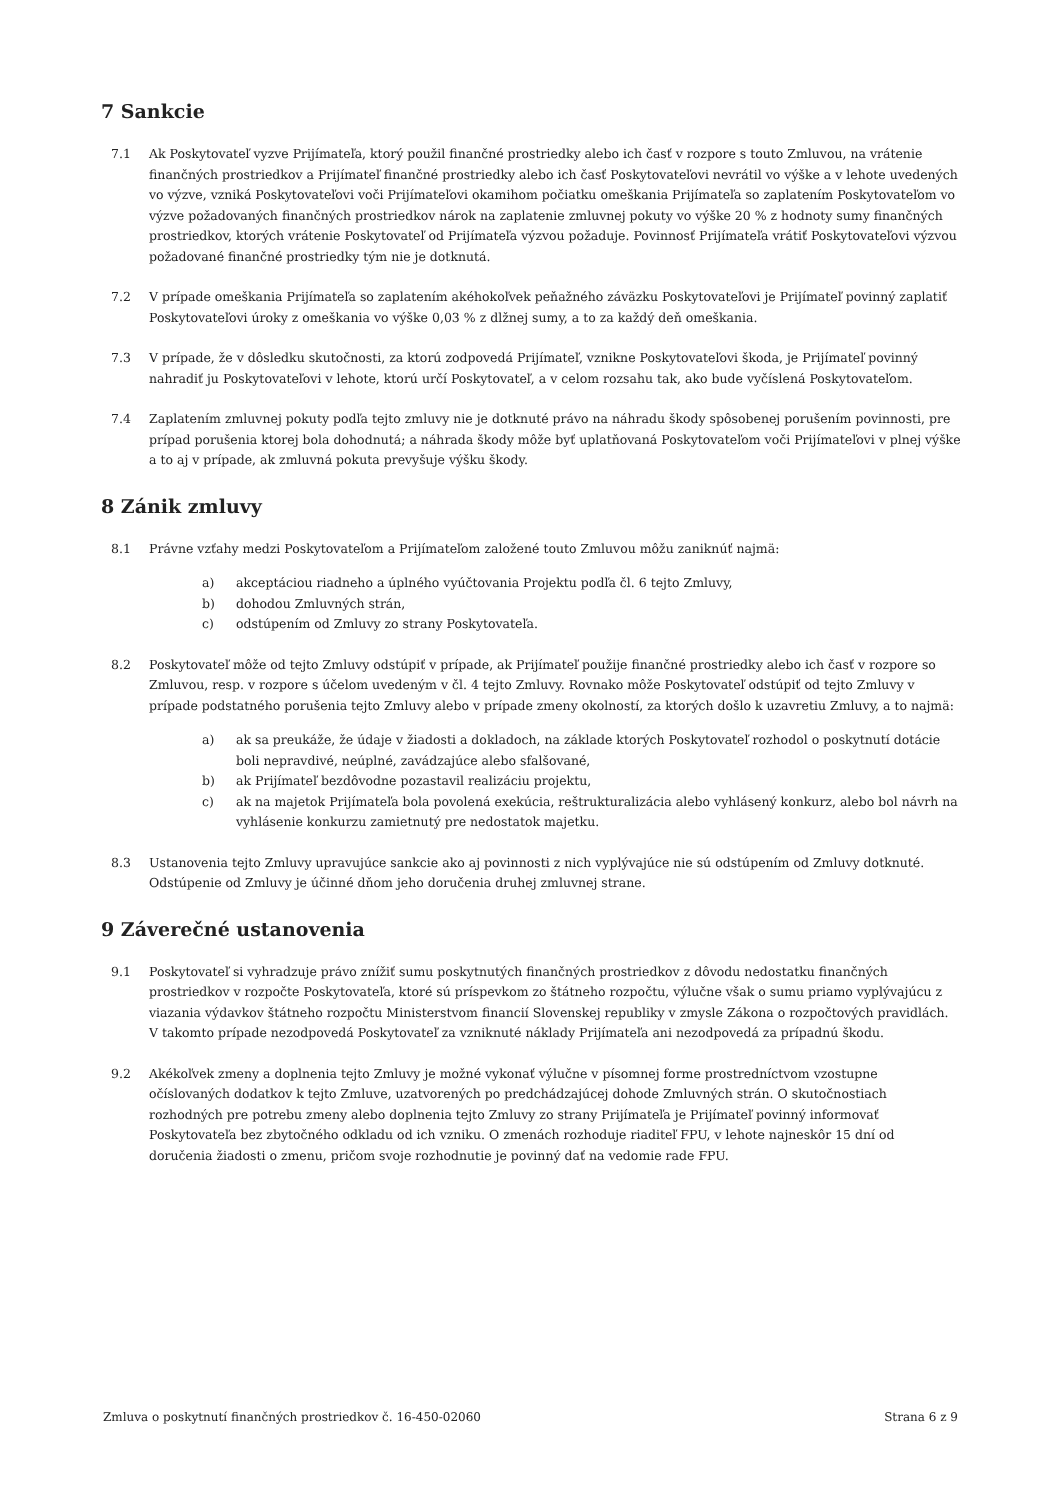7 Sankcie
7.1 Ak Poskytovateľ vyzve Prijímateľa, ktorý použil finančné prostriedky alebo ich časť v rozpore s touto Zmluvou, na vrátenie finančných prostriedkov a Prijímateľ finančné prostriedky alebo ich časť Poskytovateľovi nevrátil vo výške a v lehote uvedených vo výzve, vzniká Poskytovateľovi voči Prijímateľovi okamihom počiatku omeškania Prijímateľa so zaplatením Poskytovateľom vo výzve požadovaných finančných prostriedkov nárok na zaplatenie zmluvnej pokuty vo výške 20 % z hodnoty sumy finančných prostriedkov, ktorých vrátenie Poskytovateľ od Prijímateľa výzvou požaduje. Povinnosť Prijímateľa vrátiť Poskytovateľovi výzvou požadované finančné prostriedky tým nie je dotknutá.
7.2 V prípade omeškania Prijímateľa so zaplatením akéhokoľvek peňažného záväzku Poskytovateľovi je Prijímateľ povinný zaplatiť Poskytovateľovi úroky z omeškania vo výške 0,03 % z dlžnej sumy, a to za každý deň omeškania.
7.3 V prípade, že v dôsledku skutočnosti, za ktorú zodpovedá Prijímateľ, vznikne Poskytovateľovi škoda, je Prijímateľ povinný nahradiť ju Poskytovateľovi v lehote, ktorú určí Poskytovateľ, a v celom rozsahu tak, ako bude vyčíslená Poskytovateľom.
7.4 Zaplatením zmluvnej pokuty podľa tejto zmluvy nie je dotknuté právo na náhradu škody spôsobenej porušením povinnosti, pre prípad porušenia ktorej bola dohodnutá; a náhrada škody môže byť uplatňovaná Poskytovateľom voči Prijímateľovi v plnej výške a to aj v prípade, ak zmluvná pokuta prevyšuje výšku škody.
8 Zánik zmluvy
8.1 Právne vzťahy medzi Poskytovateľom a Prijímateľom založené touto Zmluvou môžu zaniknúť najmä:
a) akceptáciou riadneho a úplného vyúčtovania Projektu podľa čl. 6 tejto Zmluvy,
b) dohodou Zmluvných strán,
c) odstúpením od Zmluvy zo strany Poskytovateľa.
8.2 Poskytovateľ môže od tejto Zmluvy odstúpiť v prípade, ak Prijímateľ použije finančné prostriedky alebo ich časť v rozpore so Zmluvou, resp. v rozpore s účelom uvedeným v čl. 4 tejto Zmluvy. Rovnako môže Poskytovateľ odstúpiť od tejto Zmluvy v prípade podstatného porušenia tejto Zmluvy alebo v prípade zmeny okolností, za ktorých došlo k uzavretiu Zmluvy, a to najmä:
a) ak sa preukáže, že údaje v žiadosti a dokladoch, na základe ktorých Poskytovateľ rozhodol o poskytnutí dotácie boli nepravdivé, neúplné, zavádzajúce alebo sfalšované,
b) ak Prijímateľ bezdôvodne pozastavil realizáciu projektu,
c) ak na majetok Prijímateľa bola povolená exekúcia, reštrukturalizácia alebo vyhlásený konkurz, alebo bol návrh na vyhlásenie konkurzu zamietnutý pre nedostatok majetku.
8.3 Ustanovenia tejto Zmluvy upravujúce sankcie ako aj povinnosti z nich vyplývajúce nie sú odstúpením od Zmluvy dotknuté. Odstúpenie od Zmluvy je účinné dňom jeho doručenia druhej zmluvnej strane.
9 Záverečné ustanovenia
9.1 Poskytovateľ si vyhradzuje právo znížiť sumu poskytnutých finančných prostriedkov z dôvodu nedostatku finančných prostriedkov v rozpočte Poskytovateľa, ktoré sú príspevkom zo štátneho rozpočtu, výlučne však o sumu priamo vyplývajúcu z viazania výdavkov štátneho rozpočtu Ministerstvom financií Slovenskej republiky v zmysle Zákona o rozpočtových pravidlách. V takomto prípade nezodpovedá Poskytovateľ za vzniknuté náklady Prijímateľa ani nezodpovedá za prípadnú škodu.
9.2 Akékoľvek zmeny a doplnenia tejto Zmluvy je možné vykonať výlučne v písomnej forme prostredníctvom vzostupne očíslovaných dodatkov k tejto Zmluve, uzatvorených po predchádzajúcej dohode Zmluvných strán. O skutočnostiach rozhodných pre potrebu zmeny alebo doplnenia tejto Zmluvy zo strany Prijímateľa je Prijímateľ povinný informovať Poskytovateľa bez zbytočného odkladu od ich vzniku. O zmenách rozhoduje riaditeľ FPU, v lehote najneskôr 15 dní od doručenia žiadosti o zmenu, pričom svoje rozhodnutie je povinný dať na vedomie rade FPU.
Zmluva o poskytnutí finančných prostriedkov č. 16-450-02060 Strana 6 z 9